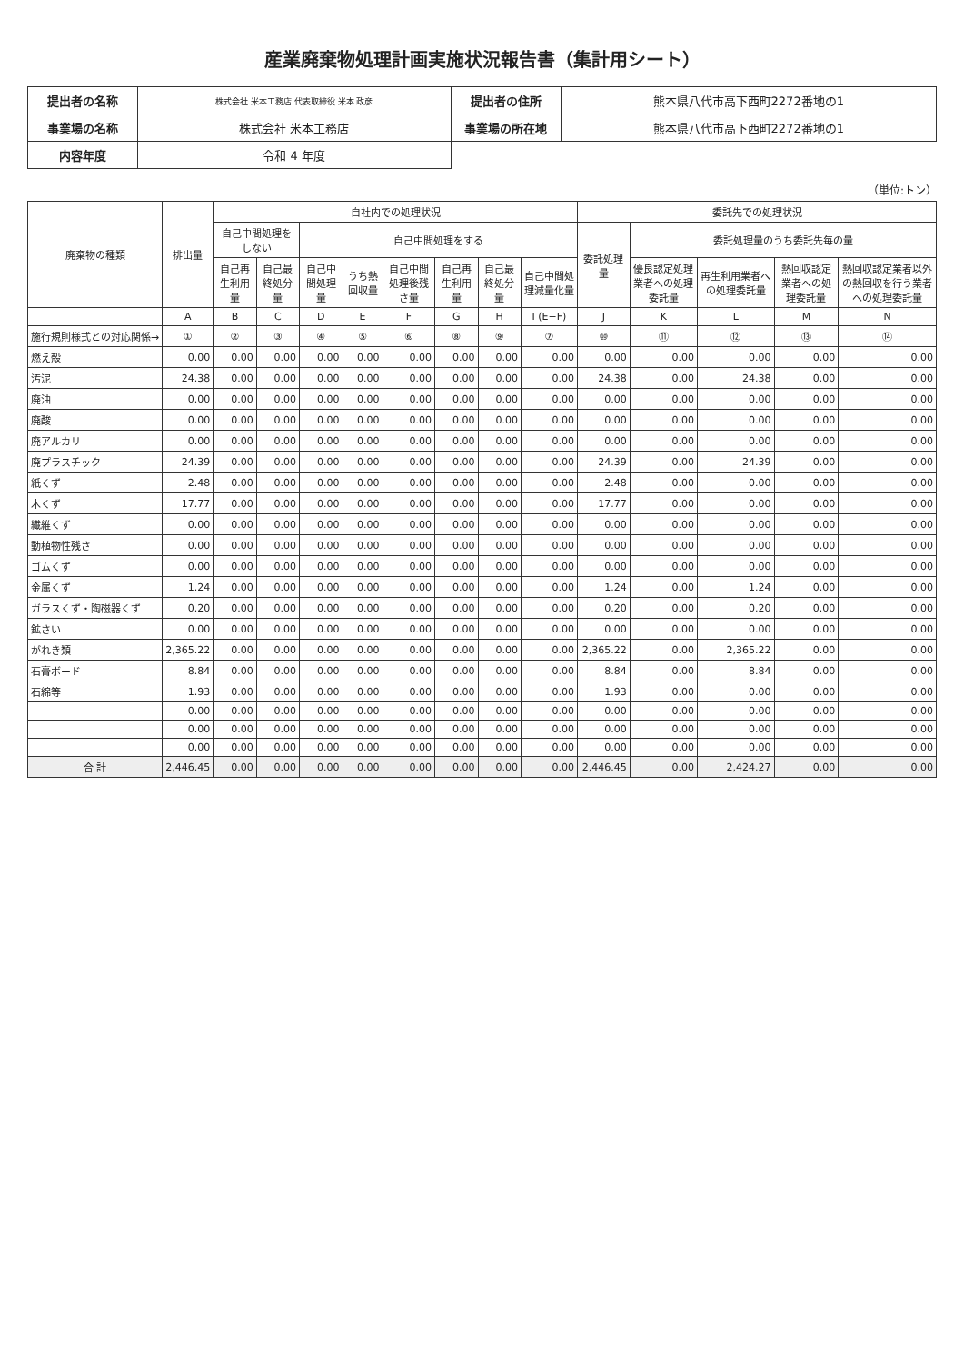産業廃棄物処理計画実施状況報告書（集計用シート）
| 提出者の名称 | 株式会社 米本工務店 代表取締役 米本 政彦 | 提出者の住所 | 熊本県八代市高下西町2272番地の1 |
| 事業場の名称 | 株式会社 米本工務店 | 事業場の所在地 | 熊本県八代市高下西町2272番地の1 |
| 内容年度 | 令和 4 年度 | | |
（単位:トン）
| 廃棄物の種類 | 排出量 | 自社内での処理状況 | | | | | | | | 委託先での処理状況 | | | | |
| --- | --- | --- | --- | --- | --- | --- | --- | --- | --- | --- | --- | --- | --- | --- |
| | | 自己中間処理をしない | | 自己中間処理をする | | | | | | 委託処理量 | 委託処理量のうち委託先毎の量 | | | |
| | | 自己再生利用量 | 自己最終処分量 | 自己中間処理量 | うち熱回収量 | 自己中間処理後残さ量 | 自己再生利用量 | 自己最終処分量 | 自己中間処理減量化量 | | 優良認定処理業者への処理委託量 | 再生利用業者への処理委託量 | 熱回収認定業者への処理委託量 | 熱回収認定業者以外の熱回収を行う業者への処理委託量 |
| | A | B | C | D | E | F | G | H | I (E−F) | J | K | L | M | N |
| 施行規則様式との対応関係→ | ① | ② | ③ | ④ | ⑤ | ⑥ | ⑧ | ⑨ | ⑦ | ⑩ | ⑪ | ⑫ | ⑬ | ⑭ |
| 燃え殻 | 0.00 | 0.00 | 0.00 | 0.00 | 0.00 | 0.00 | 0.00 | 0.00 | 0.00 | 0.00 | 0.00 | 0.00 | 0.00 | 0.00 |
| 汚泥 | 24.38 | 0.00 | 0.00 | 0.00 | 0.00 | 0.00 | 0.00 | 0.00 | 0.00 | 24.38 | 0.00 | 24.38 | 0.00 | 0.00 |
| 廃油 | 0.00 | 0.00 | 0.00 | 0.00 | 0.00 | 0.00 | 0.00 | 0.00 | 0.00 | 0.00 | 0.00 | 0.00 | 0.00 | 0.00 |
| 廃酸 | 0.00 | 0.00 | 0.00 | 0.00 | 0.00 | 0.00 | 0.00 | 0.00 | 0.00 | 0.00 | 0.00 | 0.00 | 0.00 | 0.00 |
| 廃アルカリ | 0.00 | 0.00 | 0.00 | 0.00 | 0.00 | 0.00 | 0.00 | 0.00 | 0.00 | 0.00 | 0.00 | 0.00 | 0.00 | 0.00 |
| 廃プラスチック | 24.39 | 0.00 | 0.00 | 0.00 | 0.00 | 0.00 | 0.00 | 0.00 | 0.00 | 24.39 | 0.00 | 24.39 | 0.00 | 0.00 |
| 紙くず | 2.48 | 0.00 | 0.00 | 0.00 | 0.00 | 0.00 | 0.00 | 0.00 | 0.00 | 2.48 | 0.00 | 0.00 | 0.00 | 0.00 |
| 木くず | 17.77 | 0.00 | 0.00 | 0.00 | 0.00 | 0.00 | 0.00 | 0.00 | 0.00 | 17.77 | 0.00 | 0.00 | 0.00 | 0.00 |
| 繊維くず | 0.00 | 0.00 | 0.00 | 0.00 | 0.00 | 0.00 | 0.00 | 0.00 | 0.00 | 0.00 | 0.00 | 0.00 | 0.00 | 0.00 |
| 動植物性残さ | 0.00 | 0.00 | 0.00 | 0.00 | 0.00 | 0.00 | 0.00 | 0.00 | 0.00 | 0.00 | 0.00 | 0.00 | 0.00 | 0.00 |
| ゴムくず | 0.00 | 0.00 | 0.00 | 0.00 | 0.00 | 0.00 | 0.00 | 0.00 | 0.00 | 0.00 | 0.00 | 0.00 | 0.00 | 0.00 |
| 金属くず | 1.24 | 0.00 | 0.00 | 0.00 | 0.00 | 0.00 | 0.00 | 0.00 | 0.00 | 1.24 | 0.00 | 1.24 | 0.00 | 0.00 |
| ガラスくず・陶磁器くず | 0.20 | 0.00 | 0.00 | 0.00 | 0.00 | 0.00 | 0.00 | 0.00 | 0.00 | 0.20 | 0.00 | 0.20 | 0.00 | 0.00 |
| 鉱さい | 0.00 | 0.00 | 0.00 | 0.00 | 0.00 | 0.00 | 0.00 | 0.00 | 0.00 | 0.00 | 0.00 | 0.00 | 0.00 | 0.00 |
| がれき類 | 2,365.22 | 0.00 | 0.00 | 0.00 | 0.00 | 0.00 | 0.00 | 0.00 | 0.00 | 2,365.22 | 0.00 | 2,365.22 | 0.00 | 0.00 |
| 石膏ボード | 8.84 | 0.00 | 0.00 | 0.00 | 0.00 | 0.00 | 0.00 | 0.00 | 0.00 | 8.84 | 0.00 | 8.84 | 0.00 | 0.00 |
| 石綿等 | 1.93 | 0.00 | 0.00 | 0.00 | 0.00 | 0.00 | 0.00 | 0.00 | 0.00 | 1.93 | 0.00 | 0.00 | 0.00 | 0.00 |
| | 0.00 | 0.00 | 0.00 | 0.00 | 0.00 | 0.00 | 0.00 | 0.00 | 0.00 | 0.00 | 0.00 | 0.00 | 0.00 | 0.00 |
| | 0.00 | 0.00 | 0.00 | 0.00 | 0.00 | 0.00 | 0.00 | 0.00 | 0.00 | 0.00 | 0.00 | 0.00 | 0.00 | 0.00 |
| | 0.00 | 0.00 | 0.00 | 0.00 | 0.00 | 0.00 | 0.00 | 0.00 | 0.00 | 0.00 | 0.00 | 0.00 | 0.00 | 0.00 |
| 合 計 | 2,446.45 | 0.00 | 0.00 | 0.00 | 0.00 | 0.00 | 0.00 | 0.00 | 0.00 | 2,446.45 | 0.00 | 2,424.27 | 0.00 | 0.00 |